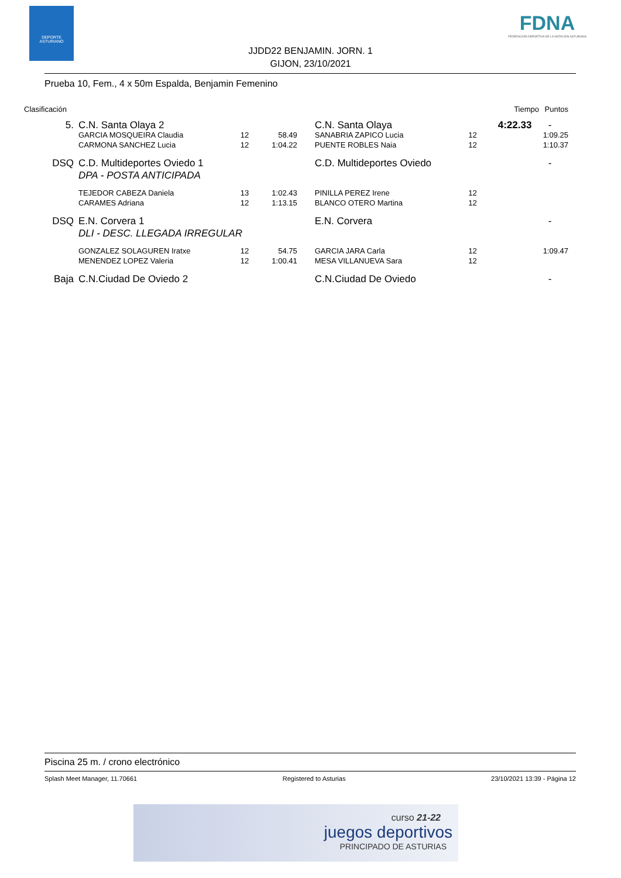DEPORTE
ASTURIANO
FDNA
FEDERACIÓN DEPORTIVA DE LA NATACIÓN ASTURIANA
JJDD22 BENJAMIN. JORN. 1
GIJON, 23/10/2021
Prueba 10, Fem., 4 x 50m Espalda, Benjamin Femenino
| Clasificación | | | | | | Tiempo | Puntos |
| 5. | C.N. Santa Olaya 2 | | | C.N. Santa Olaya | | 4:22.33 | - |
| | GARCIA MOSQUEIRA Claudia | 12 | 58.49 | SANABRIA ZAPICO Lucia | 12 | | 1:09.25 |
| | CARMONA SANCHEZ Lucia | 12 | 1:04.22 | PUENTE ROBLES Naia | 12 | | 1:10.37 |
| DSQ | C.D. Multideportes Oviedo 1 | | | C.D. Multideportes Oviedo | | | - |
| | DPA - POSTA ANTICIPADA | | | | | | |
| | TEJEDOR CABEZA Daniela | 13 | 1:02.43 | PINILLA PEREZ Irene | 12 | | |
| | CARAMES Adriana | 12 | 1:13.15 | BLANCO OTERO Martina | 12 | | |
| DSQ | E.N. Corvera 1 | | | E.N. Corvera | | | - |
| | DLI - DESC. LLEGADA IRREGULAR | | | | | | |
| | GONZALEZ SOLAGUREN Iratxe | 12 | 54.75 | GARCIA JARA Carla | 12 | | 1:09.47 |
| | MENENDEZ LOPEZ Valeria | 12 | 1:00.41 | MESA VILLANUEVA Sara | 12 | | |
| Baja | C.N.Ciudad De Oviedo 2 | | | C.N.Ciudad De Oviedo | | | - |
Piscina 25 m. / crono electrónico
Splash Meet Manager, 11.70661 Registered to Asturias 23/10/2021 13:39 - Página 12
curso 21-22
juegos deportivos
PRINCIPADO DE ASTURIAS